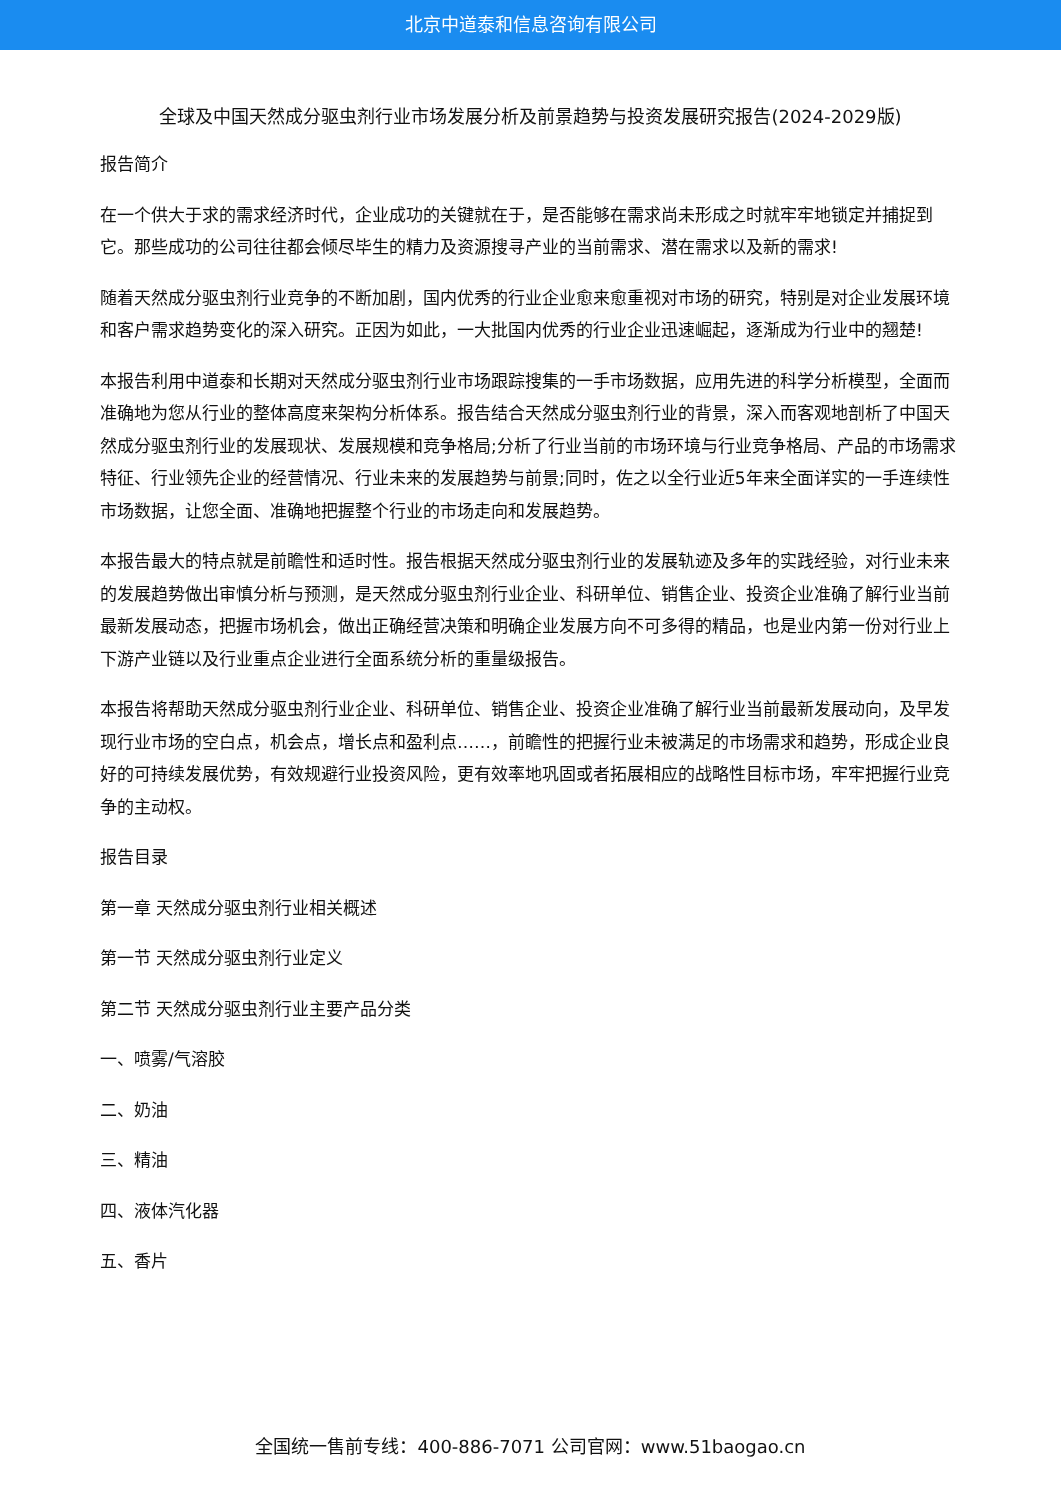北京中道泰和信息咨询有限公司
全球及中国天然成分驱虫剂行业市场发展分析及前景趋势与投资发展研究报告(2024-2029版)
报告简介
在一个供大于求的需求经济时代，企业成功的关键就在于，是否能够在需求尚未形成之时就牢牢地锁定并捕捉到它。那些成功的公司往往都会倾尽毕生的精力及资源搜寻产业的当前需求、潜在需求以及新的需求!
随着天然成分驱虫剂行业竞争的不断加剧，国内优秀的行业企业愈来愈重视对市场的研究，特别是对企业发展环境和客户需求趋势变化的深入研究。正因为如此，一大批国内优秀的行业企业迅速崛起，逐渐成为行业中的翘楚!
本报告利用中道泰和长期对天然成分驱虫剂行业市场跟踪搜集的一手市场数据，应用先进的科学分析模型，全面而准确地为您从行业的整体高度来架构分析体系。报告结合天然成分驱虫剂行业的背景，深入而客观地剖析了中国天然成分驱虫剂行业的发展现状、发展规模和竞争格局;分析了行业当前的市场环境与行业竞争格局、产品的市场需求特征、行业领先企业的经营情况、行业未来的发展趋势与前景;同时，佐之以全行业近5年来全面详实的一手连续性市场数据，让您全面、准确地把握整个行业的市场走向和发展趋势。
本报告最大的特点就是前瞻性和适时性。报告根据天然成分驱虫剂行业的发展轨迹及多年的实践经验，对行业未来的发展趋势做出审慎分析与预测，是天然成分驱虫剂行业企业、科研单位、销售企业、投资企业准确了解行业当前最新发展动态，把握市场机会，做出正确经营决策和明确企业发展方向不可多得的精品，也是业内第一份对行业上下游产业链以及行业重点企业进行全面系统分析的重量级报告。
本报告将帮助天然成分驱虫剂行业企业、科研单位、销售企业、投资企业准确了解行业当前最新发展动向，及早发现行业市场的空白点，机会点，增长点和盈利点……，前瞻性的把握行业未被满足的市场需求和趋势，形成企业良好的可持续发展优势，有效规避行业投资风险，更有效率地巩固或者拓展相应的战略性目标市场，牢牢把握行业竞争的主动权。
报告目录
第一章 天然成分驱虫剂行业相关概述
第一节 天然成分驱虫剂行业定义
第二节 天然成分驱虫剂行业主要产品分类
一、喷雾/气溶胶
二、奶油
三、精油
四、液体汽化器
五、香片
全国统一售前专线：400-886-7071 公司官网：www.51baogao.cn